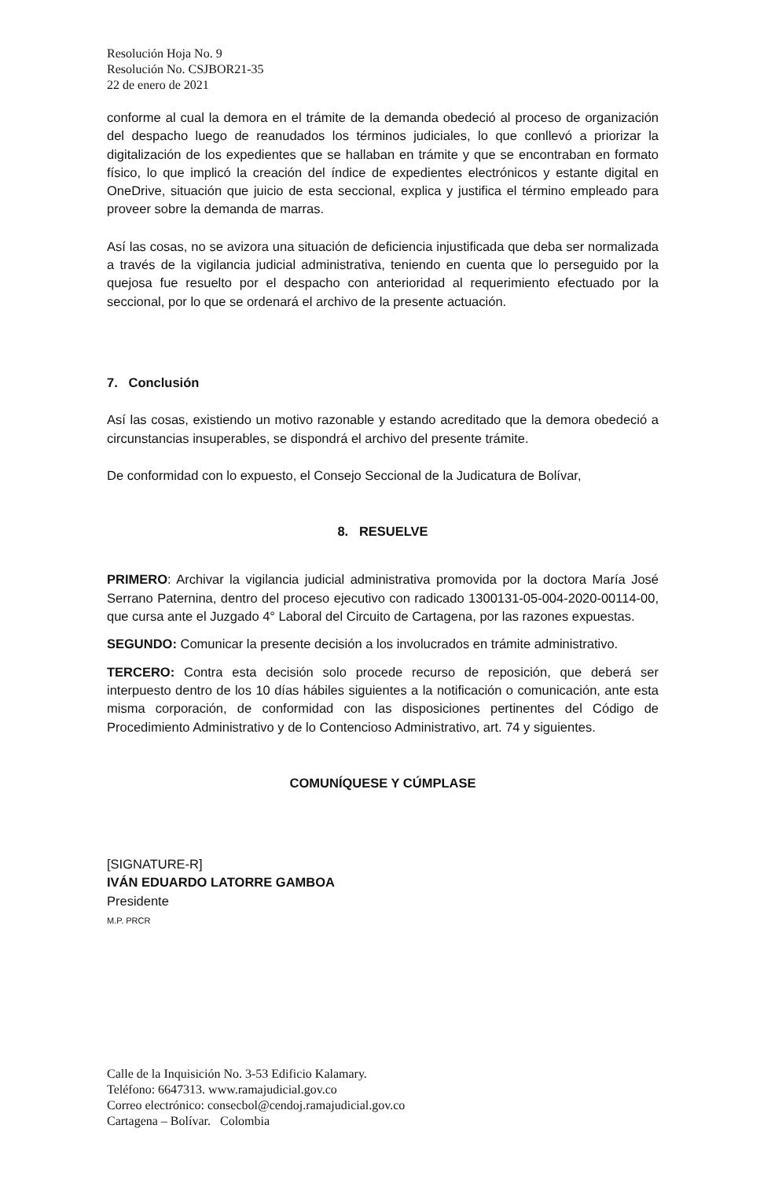Resolución Hoja No. 9
Resolución No. CSJBOR21-35
22 de enero de 2021
conforme al cual la demora en el trámite de la demanda obedeció al proceso de organización del despacho luego de reanudados los términos judiciales, lo que conllevó a priorizar la digitalización de los expedientes que se hallaban en trámite y que se encontraban en formato físico, lo que implicó la creación del índice de expedientes electrónicos y estante digital en OneDrive, situación que juicio de esta seccional, explica y justifica el término empleado para proveer sobre la demanda de marras.
Así las cosas, no se avizora una situación de deficiencia injustificada que deba ser normalizada a través de la vigilancia judicial administrativa, teniendo en cuenta que lo perseguido por la quejosa fue resuelto por el despacho con anterioridad al requerimiento efectuado por la seccional, por lo que se ordenará el archivo de la presente actuación.
7. Conclusión
Así las cosas, existiendo un motivo razonable y estando acreditado que la demora obedeció a circunstancias insuperables, se dispondrá el archivo del presente trámite.
De conformidad con lo expuesto, el Consejo Seccional de la Judicatura de Bolívar,
8. RESUELVE
PRIMERO: Archivar la vigilancia judicial administrativa promovida por la doctora María José Serrano Paternina, dentro del proceso ejecutivo con radicado 1300131-05-004-2020-00114-00, que cursa ante el Juzgado 4° Laboral del Circuito de Cartagena, por las razones expuestas.
SEGUNDO: Comunicar la presente decisión a los involucrados en trámite administrativo.
TERCERO: Contra esta decisión solo procede recurso de reposición, que deberá ser interpuesto dentro de los 10 días hábiles siguientes a la notificación o comunicación, ante esta misma corporación, de conformidad con las disposiciones pertinentes del Código de Procedimiento Administrativo y de lo Contencioso Administrativo, art. 74 y siguientes.
COMUNÍQUESE Y CÚMPLASE
[SIGNATURE-R]
IVÁN EDUARDO LATORRE GAMBOA
Presidente
M.P. PRCR
Calle de la Inquisición No. 3-53 Edificio Kalamary.
Teléfono: 6647313. www.ramajudicial.gov.co
Correo electrónico: consecbol@cendoj.ramajudicial.gov.co
Cartagena – Bolívar. Colombia